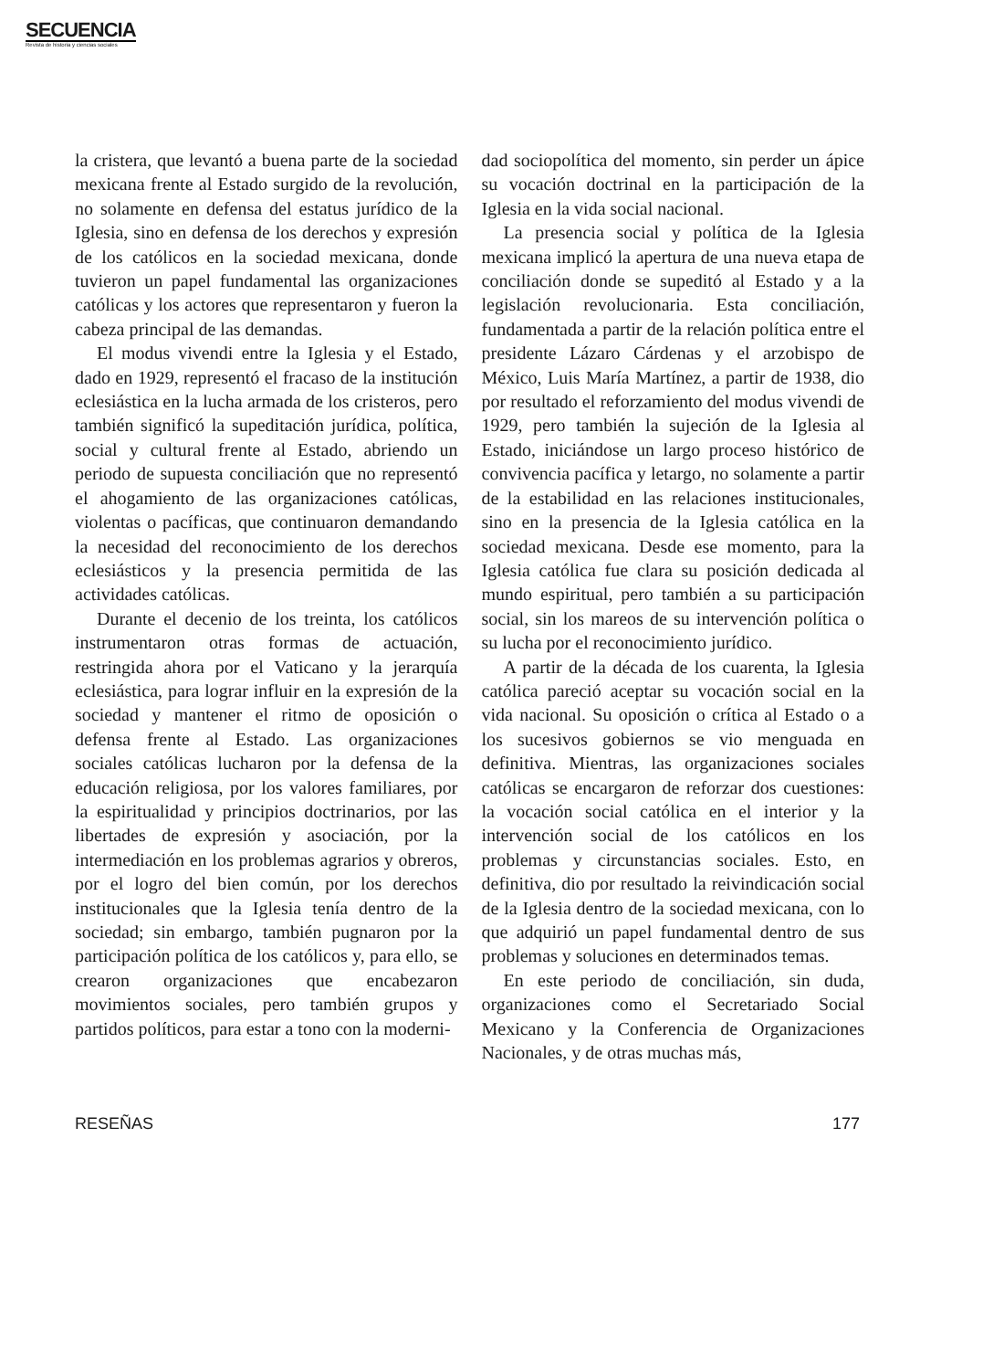SECUENCIA
Revista de historia y ciencias sociales
la cristera, que levantó a buena parte de la sociedad mexicana frente al Estado surgido de la revolución, no solamente en defensa del estatus jurídico de la Iglesia, sino en defensa de los derechos y expresión de los católicos en la sociedad mexicana, donde tuvieron un papel fundamental las organizaciones católicas y los actores que representaron y fueron la cabeza principal de las demandas.
El modus vivendi entre la Iglesia y el Estado, dado en 1929, representó el fracaso de la institución eclesiástica en la lucha armada de los cristeros, pero también significó la supeditación jurídica, política, social y cultural frente al Estado, abriendo un periodo de supuesta conciliación que no representó el ahogamiento de las organizaciones católicas, violentas o pacíficas, que continuaron demandando la necesidad del reconocimiento de los derechos eclesiásticos y la presencia permitida de las actividades católicas.
Durante el decenio de los treinta, los católicos instrumentaron otras formas de actuación, restringida ahora por el Vaticano y la jerarquía eclesiástica, para lograr influir en la expresión de la sociedad y mantener el ritmo de oposición o defensa frente al Estado. Las organizaciones sociales católicas lucharon por la defensa de la educación religiosa, por los valores familiares, por la espiritualidad y principios doctrinarios, por las libertades de expresión y asociación, por la intermediación en los problemas agrarios y obreros, por el logro del bien común, por los derechos institucionales que la Iglesia tenía dentro de la sociedad; sin embargo, también pugnaron por la participación política de los católicos y, para ello, se crearon organizaciones que encabezaron movimientos sociales, pero también grupos y partidos políticos, para estar a tono con la moderni-
dad sociopolítica del momento, sin perder un ápice su vocación doctrinal en la participación de la Iglesia en la vida social nacional.
La presencia social y política de la Iglesia mexicana implicó la apertura de una nueva etapa de conciliación donde se supeditó al Estado y a la legislación revolucionaria. Esta conciliación, fundamentada a partir de la relación política entre el presidente Lázaro Cárdenas y el arzobispo de México, Luis María Martínez, a partir de 1938, dio por resultado el reforzamiento del modus vivendi de 1929, pero también la sujeción de la Iglesia al Estado, iniciándose un largo proceso histórico de convivencia pacífica y letargo, no solamente a partir de la estabilidad en las relaciones institucionales, sino en la presencia de la Iglesia católica en la sociedad mexicana. Desde ese momento, para la Iglesia católica fue clara su posición dedicada al mundo espiritual, pero también a su participación social, sin los mareos de su intervención política o su lucha por el reconocimiento jurídico.
A partir de la década de los cuarenta, la Iglesia católica pareció aceptar su vocación social en la vida nacional. Su oposición o crítica al Estado o a los sucesivos gobiernos se vio menguada en definitiva. Mientras, las organizaciones sociales católicas se encargaron de reforzar dos cuestiones: la vocación social católica en el interior y la intervención social de los católicos en los problemas y circunstancias sociales. Esto, en definitiva, dio por resultado la reivindicación social de la Iglesia dentro de la sociedad mexicana, con lo que adquirió un papel fundamental dentro de sus problemas y soluciones en determinados temas.
En este periodo de conciliación, sin duda, organizaciones como el Secretariado Social Mexicano y la Conferencia de Organizaciones Nacionales, y de otras muchas más,
RESEÑAS 177